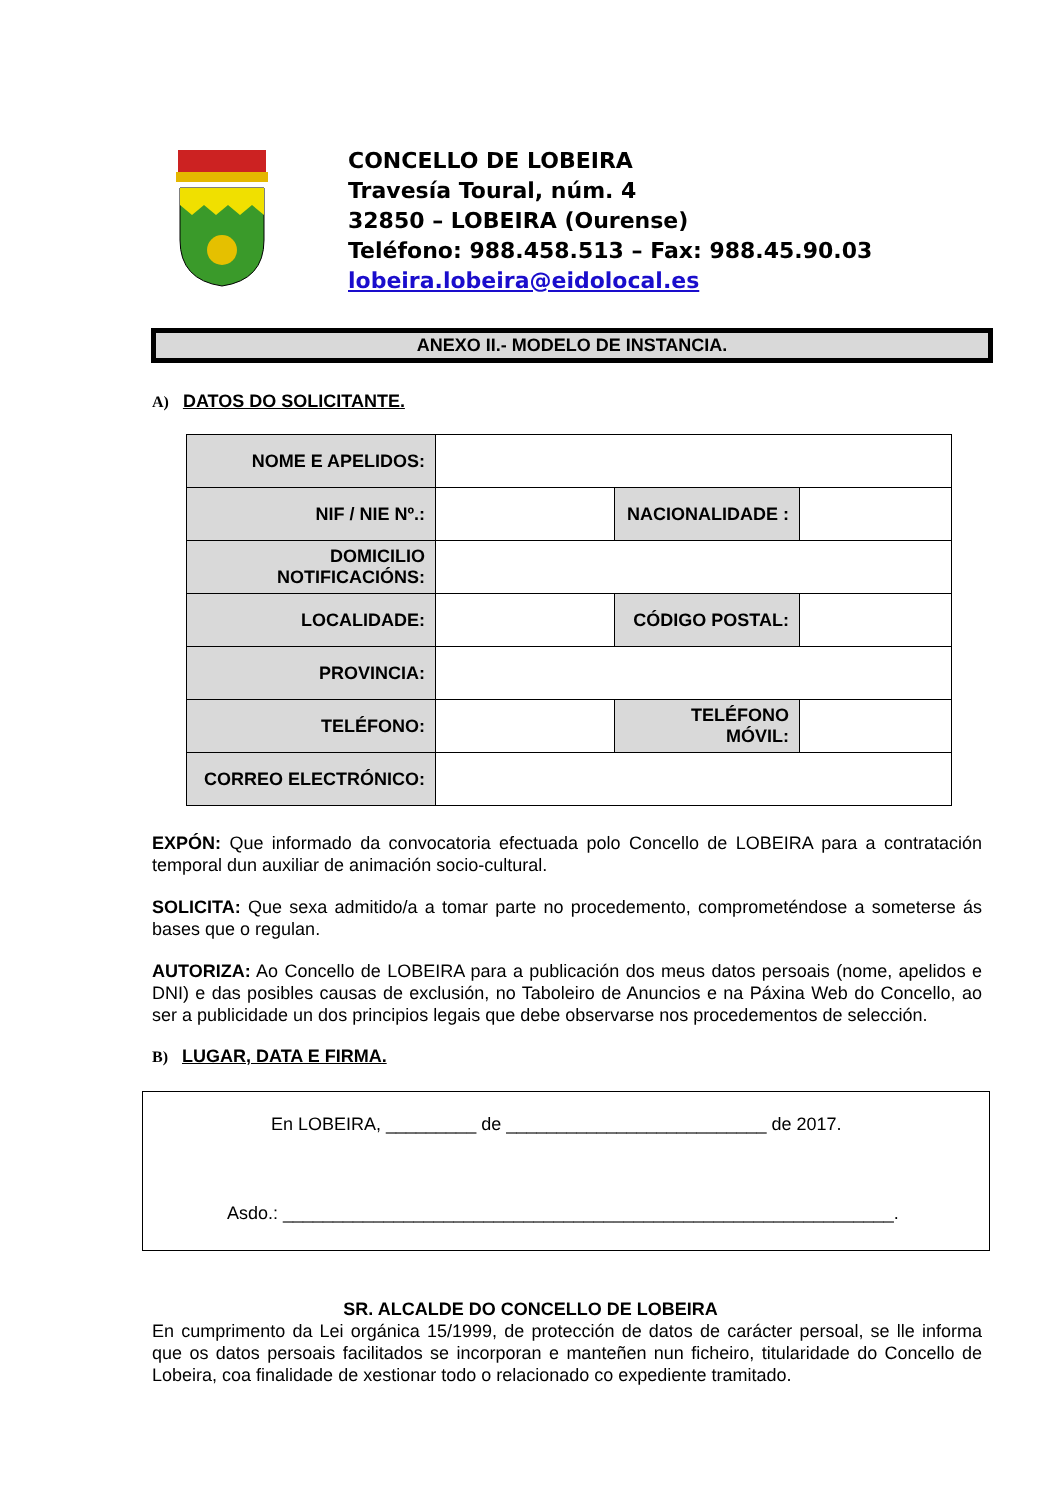CONCELLO DE LOBEIRA
Travesía Toural, núm. 4
32850 – LOBEIRA (Ourense)
Teléfono: 988.458.513 – Fax: 988.45.90.03
lobeira.lobeira@eidolocal.es
ANEXO II.- MODELO DE INSTANCIA.
A) DATOS DO SOLICITANTE.
| NOME E APELIDOS: | | | |
| NIF / NIE Nº.: | | NACIONALIDADE : | |
| DOMICILIO NOTIFICACIÓNS: | | | |
| LOCALIDADE: | | CÓDIGO POSTAL: | |
| PROVINCIA: | | | |
| TELÉFONO: | | TELÉFONO MÓVIL: | |
| CORREO ELECTRÓNICO: | | | |
EXPÓN: Que informado da convocatoria efectuada polo Concello de LOBEIRA para a contratación temporal dun auxiliar de animación socio-cultural.
SOLICITA: Que sexa admitido/a a tomar parte no procedemento, comprometéndose a someterse ás bases que o regulan.
AUTORIZA: Ao Concello de LOBEIRA para a publicación dos meus datos persoais (nome, apelidos e DNI) e das posibles causas de exclusión, no Taboleiro de Anuncios e na Páxina Web do Concello, ao ser a publicidade un dos principios legais que debe observarse nos procedementos de selección.
B) LUGAR, DATA E FIRMA.
En LOBEIRA, _________ de __________________________ de 2017.
Asdo.: _____________________________________________________________.
SR. ALCALDE DO CONCELLO DE LOBEIRA
En cumprimento da Lei orgánica 15/1999, de protección de datos de carácter persoal, se lle informa que os datos persoais facilitados se incorporan e manteñen nun ficheiro, titularidade do Concello de Lobeira, coa finalidade de xestionar todo o relacionado co expediente tramitado.